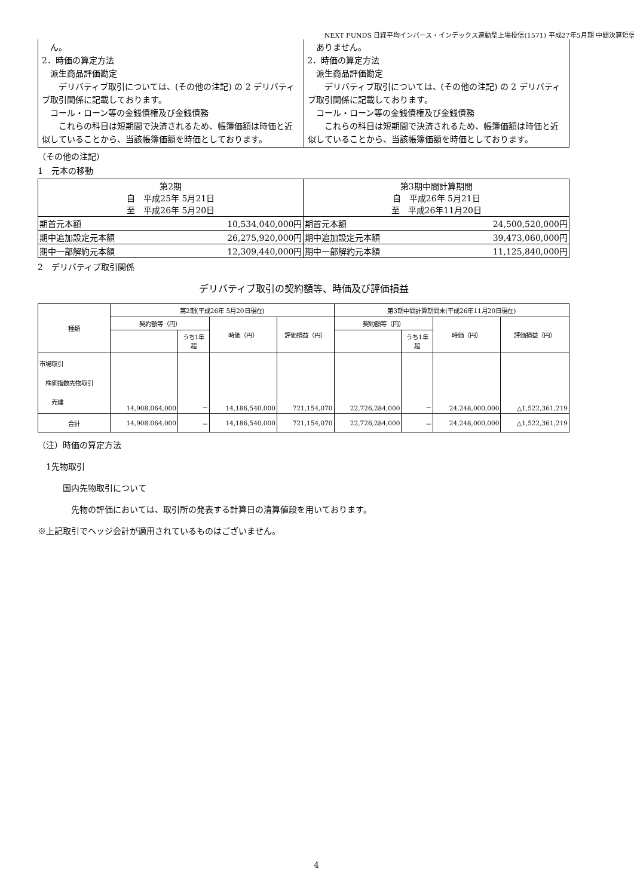NEXT FUNDS 日経平均インバース・インデックス連動型上場投信(1571) 平成27年5月期 中間決算短信
| ん。 2．時価の算定方法 派生商品評価勘定 デリバティブ取引については、(その他の注記) の 2 デリバティブ取引関係に記載しております。 コール・ローン等の金銭債権及び金銭債務 これらの科目は短期間で決済されるため、帳簿価額は時価と近似していることから、当該帳簿価額を時価としております。 | ありません。 2．時価の算定方法 派生商品評価勘定 デリバティブ取引については、(その他の注記) の 2 デリバティブ取引関係に記載しております。 コール・ローン等の金銭債権及び金銭債務 これらの科目は短期間で決済されるため、帳簿価額は時価と近似していることから、当該帳簿価額を時価としております。 |
（その他の注記）
1　元本の移動
| 第2期 自 平成25年 5月21日 至 平成26年 5月20日 | | 第3期中間計算期間 自 平成26年 5月21日 至 平成26年11月20日 | |
| 期首元本額 | 10,534,040,000円 | 期首元本額 | 24,500,520,000円 |
| 期中追加設定元本額 | 26,275,920,000円 | 期中追加設定元本額 | 39,473,060,000円 |
| 期中一部解約元本額 | 12,309,440,000円 | 期中一部解約元本額 | 11,125,840,000円 |
2　デリバティブ取引関係
デリバティブ取引の契約額等、時価及び評価損益
| 種類 | 第2期(平成26年 5月20日現在) | | | | 第3期中間計算期間末(平成26年11月20日現在) | | | |
| --- | --- | --- | --- | --- | --- | --- | --- | --- |
| | 契約額等（円） | | 時価（円） | 評価損益（円） | 契約額等（円） | | 時価（円） | 評価損益（円） |
| | | うち1年 超 | | | | うち1年 超 | | |
| 市場取引 株価指数先物取引 売建 | 14,908,064,000 | － | 14,186,540,000 | 721,154,070 | 22,726,284,000 | － | 24,248,000,000 | △1,522,361,219 |
| 合計 | 14,908,064,000 | － | 14,186,540,000 | 721,154,070 | 22,726,284,000 | － | 24,248,000,000 | △1,522,361,219 |
（注）時価の算定方法
　1先物取引
　　　国内先物取引について
　　　　先物の評価においては、取引所の発表する計算日の清算値段を用いております。
※上記取引でヘッジ会計が適用されているものはございません。
4